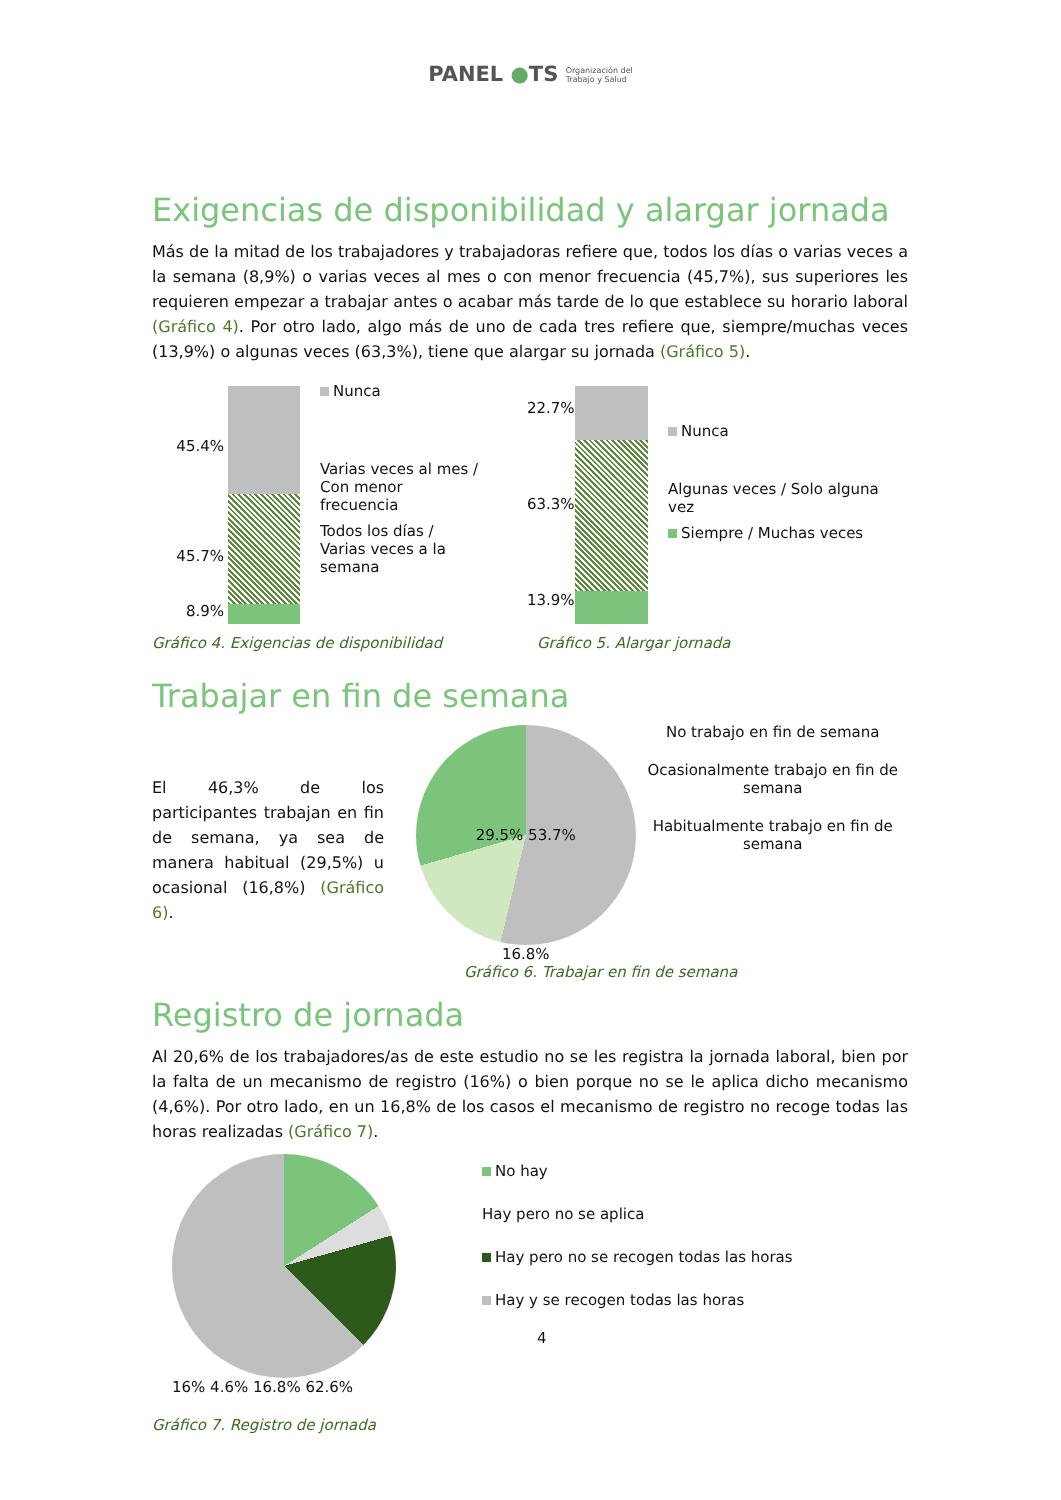PANEL ●TS Organización del
Trabajo y Salud
Exigencias de disponibilidad y alargar jornada
Más de la mitad de los trabajadores y trabajadoras refiere que, todos los días o varias veces a la semana (8,9%) o varias veces al mes o con menor frecuencia (45,7%), sus superiores les requieren empezar a trabajar antes o acabar más tarde de lo que establece su horario laboral (Gráfico 4). Por otro lado, algo más de uno de cada tres refiere que, siempre/muchas veces (13,9%) o algunas veces (63,3%), tiene que alargar su jornada (Gráfico 5).
45.4%
45.7%
8.9%
Nunca
Varias veces al mes / Con menor frecuencia
Todos los días / Varias veces a la semana
22.7%
63.3%
13.9%
Nunca
Algunas veces / Solo alguna vez
Siempre / Muchas veces
Gráfico 4. Exigencias de disponibilidad Gráfico 5. Alargar jornada
Trabajar en fin de semana
El 46,3% de los participantes trabajan en fin de semana, ya sea de manera habitual (29,5%) u ocasional (16,8%) (Gráfico 6).
29.5% 53.7%
16.8%
No trabajo en fin de semana
Ocasionalmente trabajo en fin de semana
Habitualmente trabajo en fin de semana
Gráfico 6. Trabajar en fin de semana
Registro de jornada
Al 20,6% de los trabajadores/as de este estudio no se les registra la jornada laboral, bien por la falta de un mecanismo de registro (16%) o bien porque no se le aplica dicho mecanismo (4,6%). Por otro lado, en un 16,8% de los casos el mecanismo de registro no recoge todas las horas realizadas (Gráfico 7).
16% 4.6% 16.8% 62.6%
No hay
Hay pero no se aplica
Hay pero no se recogen todas las horas
Hay y se recogen todas las horas
4
Gráfico 7. Registro de jornada